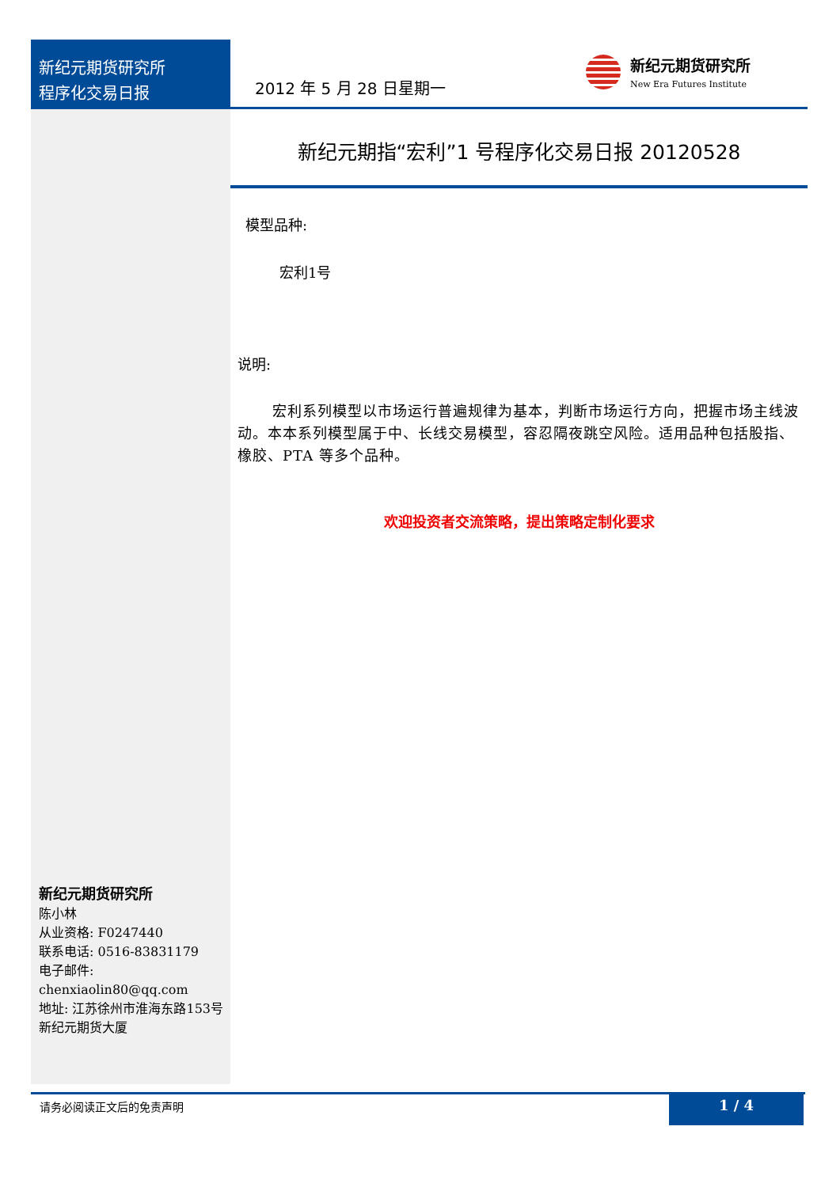新纪元期货研究所
程序化交易日报
2012 年 5 月 28 日星期一
新纪元期货研究所
New Era Futures Institute
新纪元期指“宏利”1 号程序化交易日报 20120528
模型品种:
宏利1号
说明:
宏利系列模型以市场运行普遍规律为基本，判断市场运行方向，把握市场主线波动。本本系列模型属于中、长线交易模型，容忍隔夜跳空风险。适用品种包括股指、橡胶、PTA 等多个品种。
欢迎投资者交流策略，提出策略定制化要求
新纪元期货研究所
陈小林
从业资格: F0247440
联系电话: 0516-83831179
电子邮件:
chenxiaolin80@qq.com
地址: 江苏徐州市淮海东路153号新纪元期货大厦
请务必阅读正文后的免责声明 1 / 4